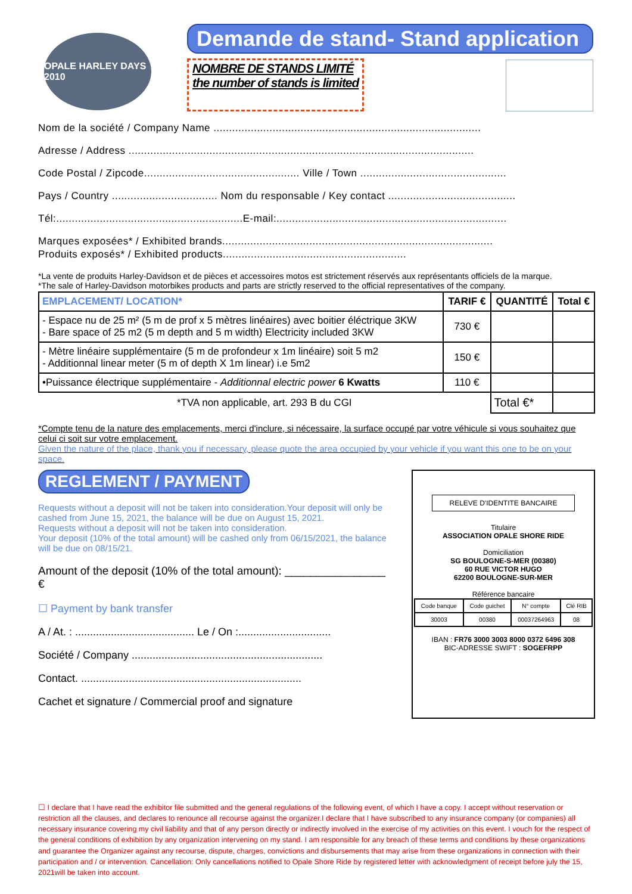OPALE HARLEY DAYS 2010
Demande de stand- Stand application
NOMBRE DE STANDS LIMITÉ
the number of stands is limited
Nom de la société / Company Name ......................................................................................
Adresse / Address ...............................................................................................................
Code Postal / Zipcode.................................................. Ville / Town ...............................................
Pays / Country .................................. Nom du responsable / Key contact .........................................
Tél:............................................................E-mail:..........................................................................
Marques exposées* / Exhibited brands.......................................................................................
Produits exposés* / Exhibited products...........................................................
*La vente de produits Harley-Davidson et de pièces et accessoires motos est strictement réservés aux représentants officiels de la marque.
*The sale of Harley-Davidson motorbikes products and parts are strictly reserved to the official representatives of the company.
| EMPLACEMENT/ LOCATION* | TARIF € | QUANTITÉ | Total € |
| --- | --- | --- | --- |
| - Espace nu de 25 m² (5 m de prof x 5 mètres linéaires) avec boitier éléctrique 3KW - Bare space of 25 m2 (5 m depth and 5 m width) Electricity included 3KW | 730 € | | |
| - Mètre linéaire supplémentaire (5 m de profondeur x 1m linéaire) soit 5 m2 - Additionnal linear meter (5 m of depth X 1m linear) i.e 5m2 | 150 € | | |
| •Puissance électrique supplémentaire - Additionnal electric power 6 Kwatts | 110 € | | |
| *TVA non applicable, art. 293 B du CGI | | Total €* | |
*Compte tenu de la nature des emplacements, merci d'inclure, si nécessaire, la surface occupé par votre véhicule si vous souhaitez que celui ci soit sur votre emplacement.
Given the nature of the place, thank you if necessary, please quote the area occupied by your vehicle if you want this one to be on your space.
REGLEMENT / PAYMENT
Requests without a deposit will not be taken into consideration.Your deposit will only be cashed from June 15, 2021, the balance will be due on August 15, 2021.
Requests without a deposit will not be taken into consideration.
Your deposit (10% of the total amount) will be cashed only from 06/15/2021, the balance will be due on 08/15/21.
Amount of the deposit (10% of the total amount): ________________ €
☐ Payment by bank transfer
A / At. : ........................................ Le / On :...............................
Société / Company ................................................................
Contact. ..........................................................................
Cachet et signature / Commercial proof and signature
RELEVE D'IDENTITE BANCAIRE
Titulaire
ASSOCIATION OPALE SHORE RIDE
Domiciliation
SG BOULOGNE-S-MER (00380)
60 RUE VICTOR HUGO
62200 BOULOGNE-SUR-MER
Référence bancaire
| Code banque | Code guichet | N° compte | Clé RIB |
| 30003 | 00380 | 00037264963 | 08 |
IBAN : FR76 3000 3003 8000 0372 6496 308
BIC-ADRESSE SWIFT : SOGEFRPP
☐ I declare that I have read the exhibitor file submitted and the general regulations of the following event, of which I have a copy. I accept without reservation or restriction all the clauses, and declares to renounce all recourse against the organizer.I declare that I have subscribed to any insurance company (or companies) all necessary insurance covering my civil liability and that of any person directly or indirectly involved in the exercise of my activities on this event. I vouch for the respect of the general conditions of exhibition by any organization intervening on my stand. I am responsible for any breach of these terms and conditions by these organizations and guarantee the Organizer against any recourse, dispute, charges, convictions and disbursements that may arise from these organizations in connection with their participation and / or intervention. Cancellation: Only cancellations notified to Opale Shore Ride by registered letter with acknowledgment of receipt before july the 15, 2021will be taken into account.